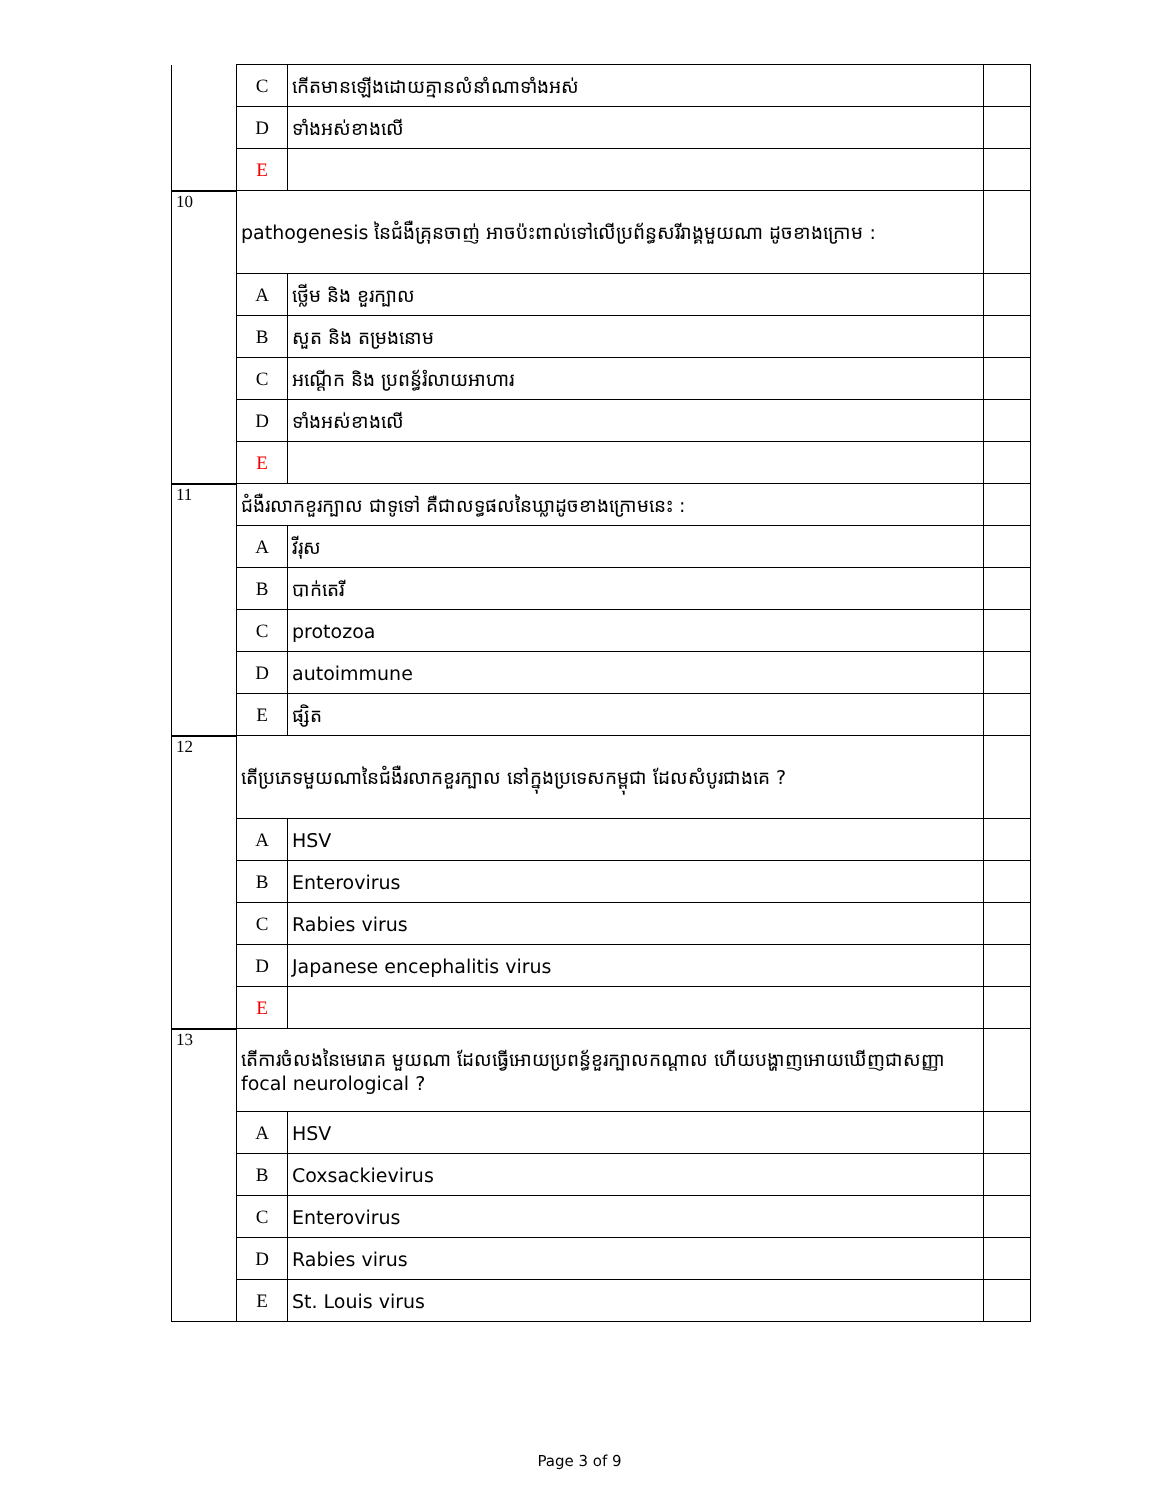| | C | កើតមានឡើងដោយគ្មានលំនាំណាទាំងអស់ | |
| | D | ទាំងអស់ខាងលើ | |
| | E | | |
| 10 | pathogenesis នៃជំងឺគ្រុនចាញ់ អាចប៉ះពាល់ទៅលើប្រព័ន្ធសរីរាង្គមួយណា ដូចខាងក្រោម : | | |
| | A | ថ្លើម និង ខួរក្បាល | |
| | B | សួត និង តម្រងនោម | |
| | C | អណ្តើក និង ប្រពន្ធ័រំលាយអាហារ | |
| | D | ទាំងអស់ខាងលើ | |
| | E | | |
| 11 | ជំងឺរលាកខួរក្បាល ជាទូទៅ គឺជាលទ្ធផលនៃឃ្លាដូចខាងក្រោមនេះ : | | |
| | A | វីរុស | |
| | B | បាក់តេរី | |
| | C | protozoa | |
| | D | autoimmune | |
| | E | ផ្សិត | |
| 12 | តើប្រភេទមួយណានៃជំងឺរលាកខួរក្បាល នៅក្នុងប្រទេសកម្ពុជា ដែលសំបូរជាងគេ ? | | |
| | A | HSV | |
| | B | Enterovirus | |
| | C | Rabies virus | |
| | D | Japanese encephalitis virus | |
| | E | | |
| 13 | តើការចំលងនៃមេរោគ មួយណា ដែលធ្វើអោយប្រពន្ធ័ខួរក្បាលកណ្តាល ហើយបង្ហាញអោយឃើញជាសញ្ញា focal neurological ? | | |
| | A | HSV | |
| | B | Coxsackievirus | |
| | C | Enterovirus | |
| | D | Rabies virus | |
| | E | St. Louis virus | |
Page 3 of 9